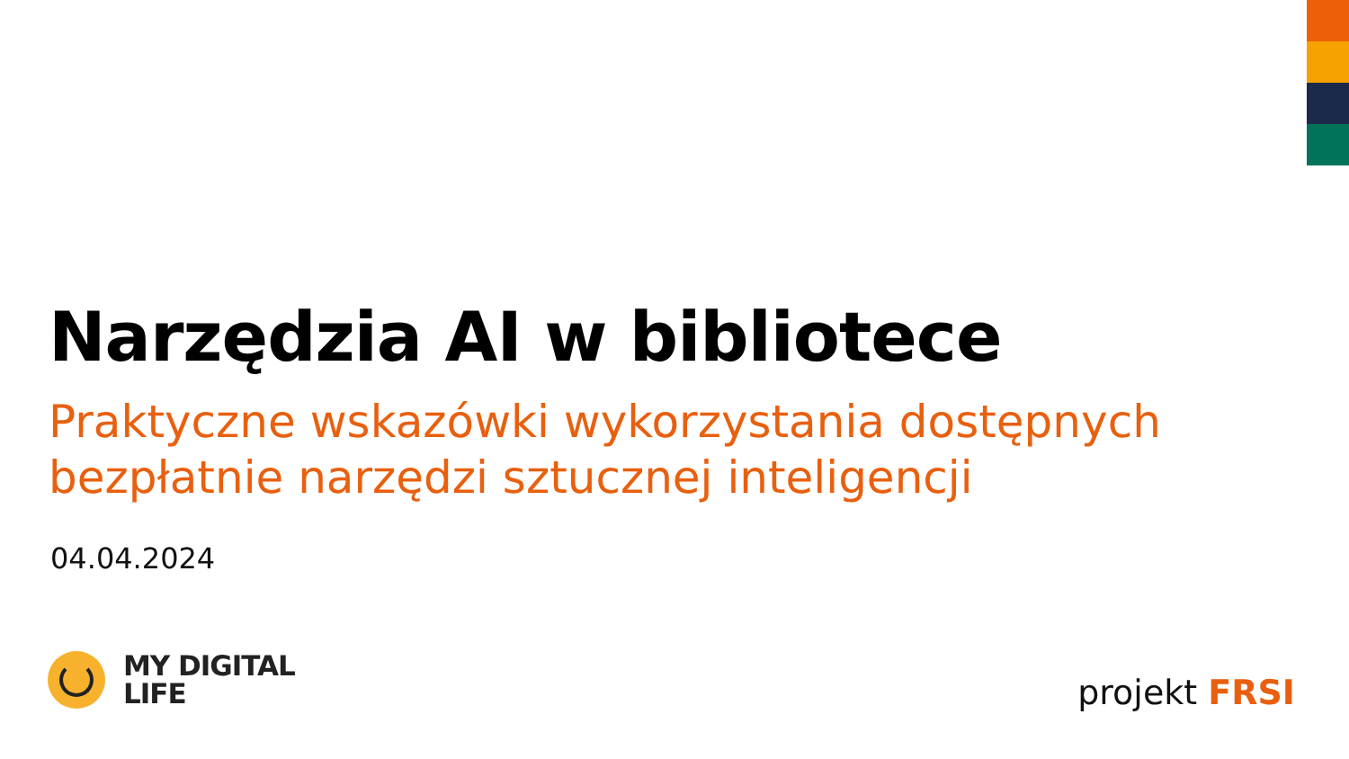Narzędzia AI w bibliotece
Praktyczne wskazówki wykorzystania dostępnych bezpłatnie narzędzi sztucznej inteligencji
04.04.2024
MY DIGITAL
LIFE
projekt FRSI